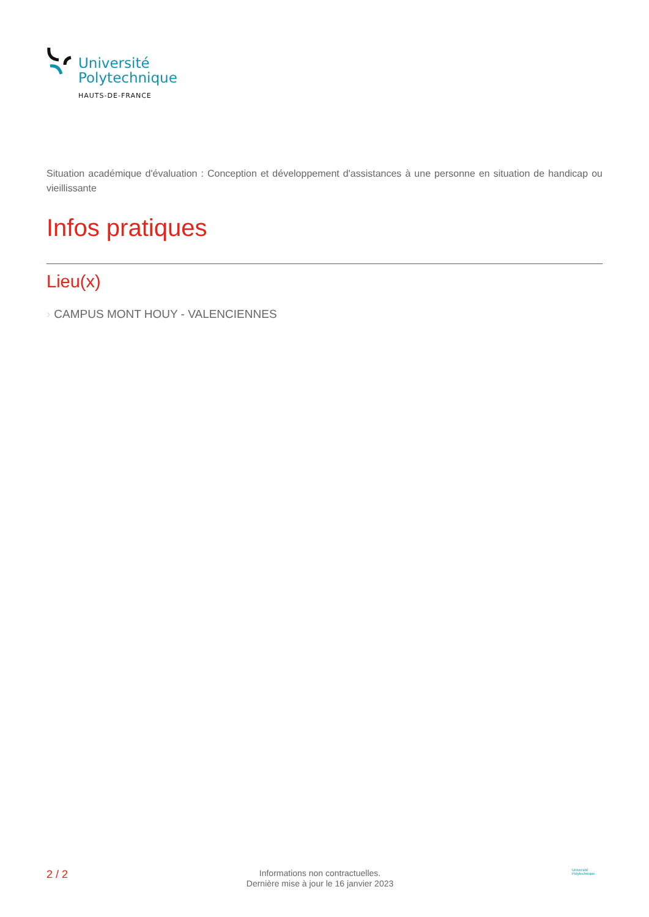Université
Polytechnique
HAUTS-DE-FRANCE
Situation académique d'évaluation : Conception et développement d'assistances à une personne en situation de handicap ou vieillissante
Infos pratiques
Lieu(x)
› CAMPUS MONT HOUY - VALENCIENNES
2 / 2
Informations non contractuelles.
Dernière mise à jour le 16 janvier 2023
Université Polytechnique